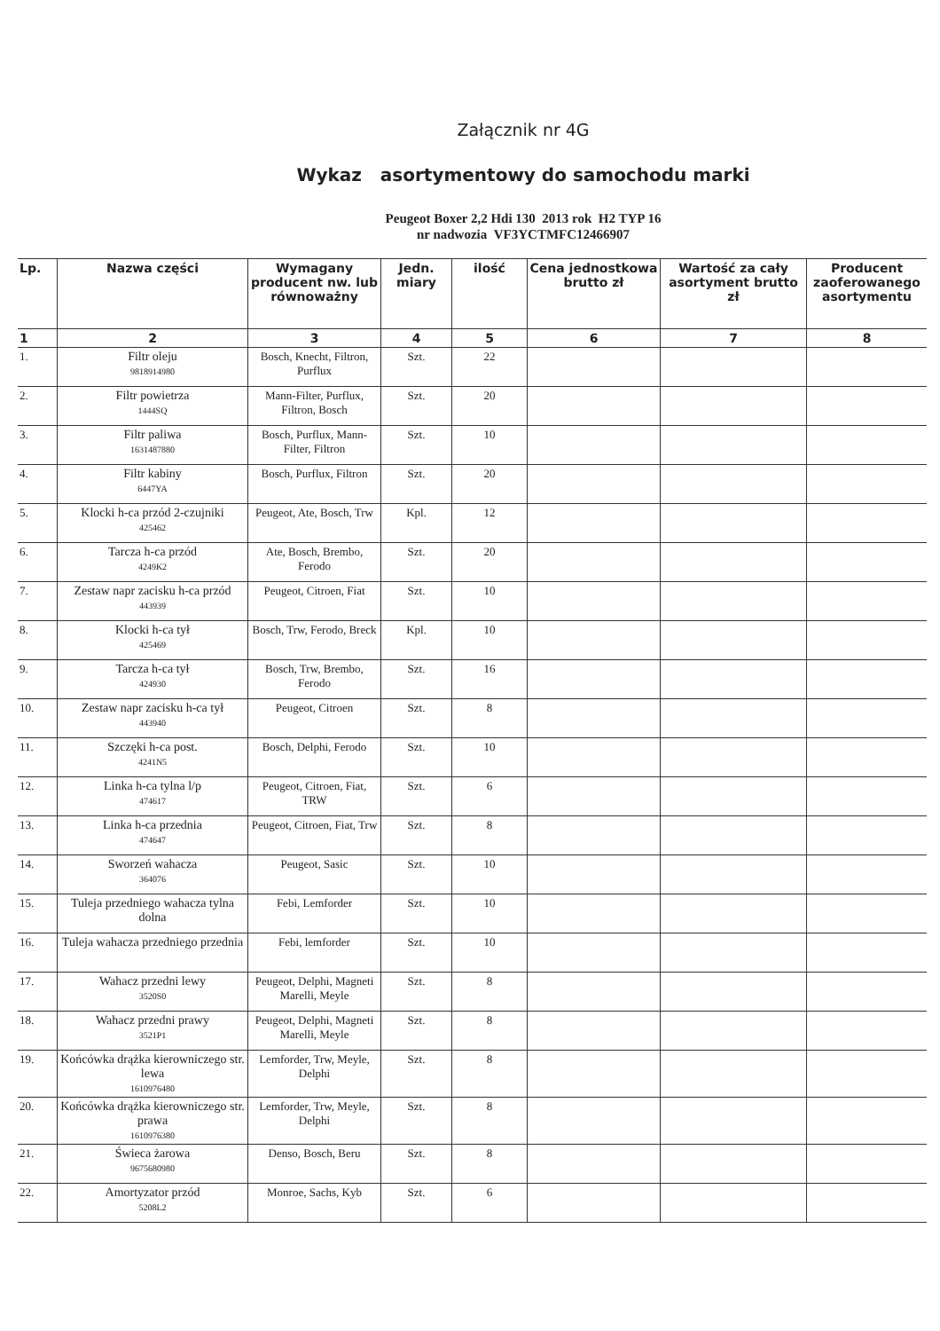Załącznik nr 4G
Wykaz asortymentowy do samochodu marki
Peugeot Boxer 2,2 Hdi 130 2013 rok H2 TYP 16
nr nadwozia VF3YCTMFC12466907
| Lp. | Nazwa części | Wymagany producent nw. lub równoważny | Jedn. miary | ilość | Cena jednostkowa brutto zł | Wartość za cały asortyment brutto zł | Producent zaoferowanego asortymentu |
| --- | --- | --- | --- | --- | --- | --- | --- |
| 1 | 2 | 3 | 4 | 5 | 6 | 7 | 8 |
| 1. | Filtr oleju 9818914980 | Bosch, Knecht, Filtron, Purflux | Szt. | 22 | | | |
| 2. | Filtr powietrza 1444SQ | Mann-Filter, Purflux, Filtron, Bosch | Szt. | 20 | | | |
| 3. | Filtr paliwa 1631487880 | Bosch, Purflux, Mann-Filter, Filtron | Szt. | 10 | | | |
| 4. | Filtr kabiny 6447YA | Bosch, Purflux, Filtron | Szt. | 20 | | | |
| 5. | Klocki h-ca przód 2-czujniki 425462 | Peugeot, Ate, Bosch, Trw | Kpl. | 12 | | | |
| 6. | Tarcza h-ca przód 4249K2 | Ate, Bosch, Brembo, Ferodo | Szt. | 20 | | | |
| 7. | Zestaw napr zacisku h-ca przód 443939 | Peugeot, Citroen, Fiat | Szt. | 10 | | | |
| 8. | Klocki h-ca tył 425469 | Bosch, Trw, Ferodo, Breck | Kpl. | 10 | | | |
| 9. | Tarcza h-ca tył 424930 | Bosch, Trw, Brembo, Ferodo | Szt. | 16 | | | |
| 10. | Zestaw napr zacisku h-ca tył 443940 | Peugeot, Citroen | Szt. | 8 | | | |
| 11. | Szczęki h-ca post. 4241N5 | Bosch, Delphi, Ferodo | Szt. | 10 | | | |
| 12. | Linka h-ca tylna l/p 474617 | Peugeot, Citroen, Fiat, TRW | Szt. | 6 | | | |
| 13. | Linka h-ca przednia 474647 | Peugeot, Citroen, Fiat, Trw | Szt. | 8 | | | |
| 14. | Sworzeń wahacza 364076 | Peugeot, Sasic | Szt. | 10 | | | |
| 15. | Tuleja przedniego wahacza tylna dolna | Febi, Lemforder | Szt. | 10 | | | |
| 16. | Tuleja wahacza przedniego przednia | Febi, lemforder | Szt. | 10 | | | |
| 17. | Wahacz przedni lewy 3520S0 | Peugeot, Delphi, Magneti Marelli, Meyle | Szt. | 8 | | | |
| 18. | Wahacz przedni prawy 3521P1 | Peugeot, Delphi, Magneti Marelli, Meyle | Szt. | 8 | | | |
| 19. | Końcówka drążka kierowniczego str. lewa 1610976480 | Lemforder, Trw, Meyle, Delphi | Szt. | 8 | | | |
| 20. | Końcówka drążka kierowniczego str. prawa 1610976380 | Lemforder, Trw, Meyle, Delphi | Szt. | 8 | | | |
| 21. | Świeca żarowa 9675680980 | Denso, Bosch, Beru | Szt. | 8 | | | |
| 22. | Amortyzator przód 5208L2 | Monroe, Sachs, Kyb | Szt. | 6 | | | |